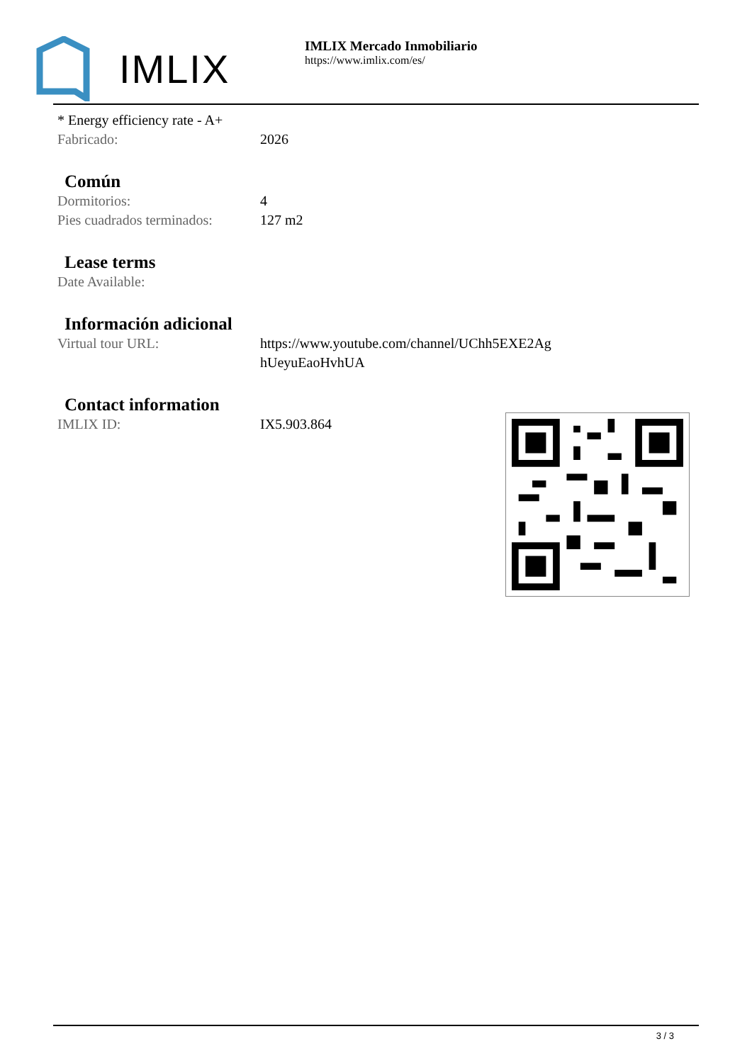IMLIX
IMLIX Mercado Inmobiliario
https://www.imlix.com/es/
* Energy efficiency rate - A+
Fabricado: 2026
Común
Dormitorios: 4
Pies cuadrados terminados:
127 m2
Lease terms
Date Available:
Información adicional
Virtual tour URL: https://www.youtube.com/channel/UChh5EXE2Ag
hUeyuEaoHvhUA
Contact information
IMLIX ID: IX5.903.864
3 / 3